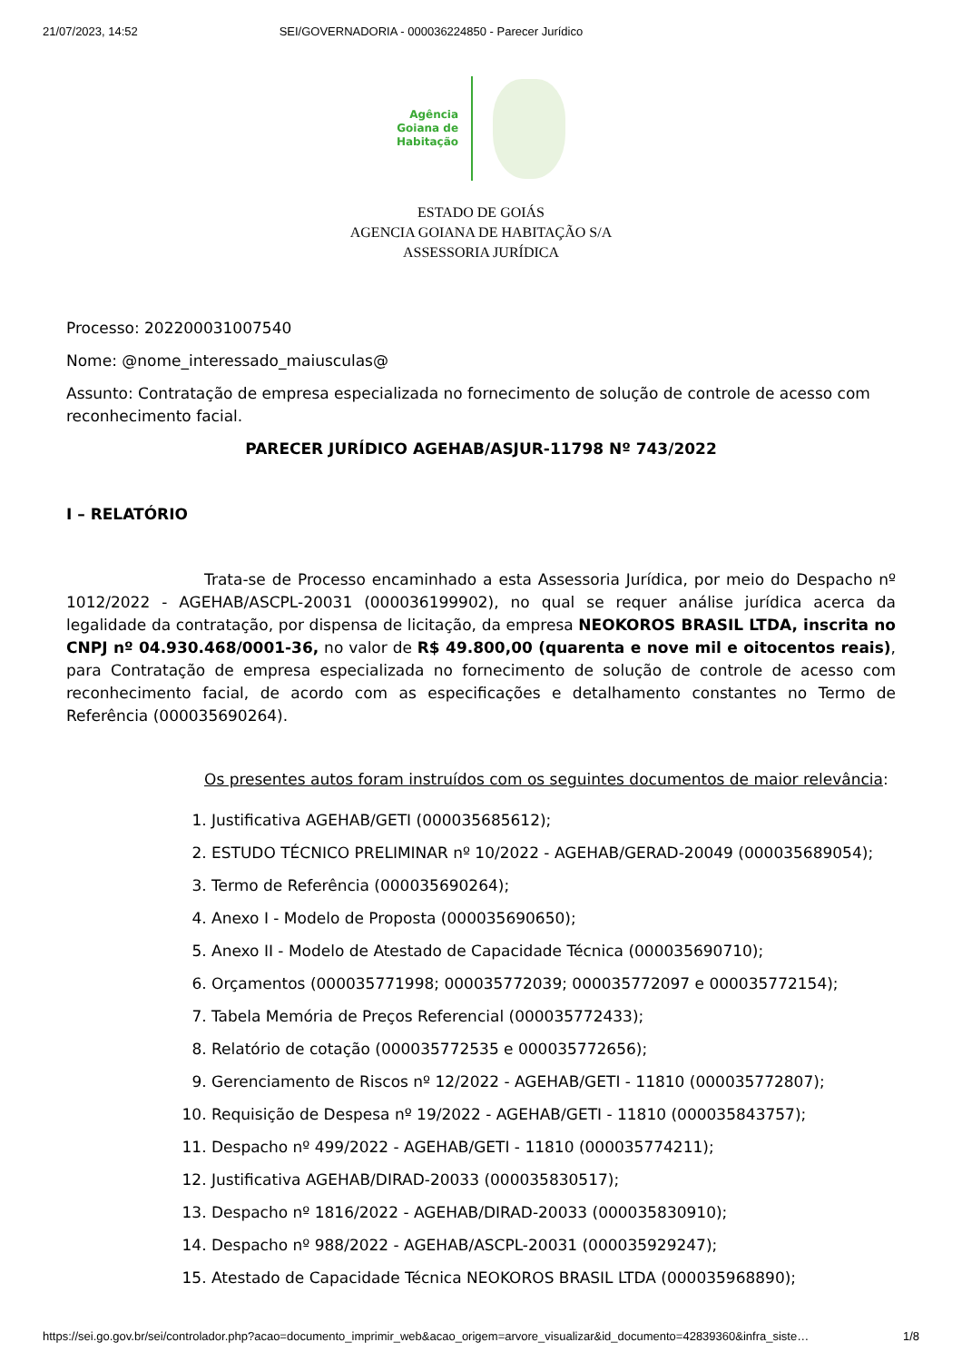21/07/2023, 14:52 SEI/GOVERNADORIA - 000036224850 - Parecer Jurídico
Agência
Goiana de
Habitação
ESTADO DE GOIÁS
AGENCIA GOIANA DE HABITAÇÃO S/A
ASSESSORIA JURÍDICA
Processo: 202200031007540
Nome: @nome_interessado_maiusculas@
Assunto: Contratação de empresa especializada no fornecimento de solução de controle de acesso com reconhecimento facial.
PARECER JURÍDICO AGEHAB/ASJUR-11798 Nº 743/2022
I – RELATÓRIO
Trata-se de Processo encaminhado a esta Assessoria Jurídica, por meio do Despacho nº 1012/2022 - AGEHAB/ASCPL-20031 (000036199902), no qual se requer análise jurídica acerca da legalidade da contratação, por dispensa de licitação, da empresa NEOKOROS BRASIL LTDA, inscrita no CNPJ nº 04.930.468/0001-36, no valor de R$ 49.800,00 (quarenta e nove mil e oitocentos reais), para Contratação de empresa especializada no fornecimento de solução de controle de acesso com reconhecimento facial, de acordo com as especificações e detalhamento constantes no Termo de Referência (000035690264).
Os presentes autos foram instruídos com os seguintes documentos de maior relevância:
1. Justificativa AGEHAB/GETI (000035685612);
2. ESTUDO TÉCNICO PRELIMINAR nº 10/2022 - AGEHAB/GERAD-20049 (000035689054);
3. Termo de Referência (000035690264);
4. Anexo I - Modelo de Proposta (000035690650);
5. Anexo II - Modelo de Atestado de Capacidade Técnica (000035690710);
6. Orçamentos (000035771998; 000035772039; 000035772097 e 000035772154);
7. Tabela Memória de Preços Referencial (000035772433);
8. Relatório de cotação (000035772535 e 000035772656);
9. Gerenciamento de Riscos nº 12/2022 - AGEHAB/GETI - 11810 (000035772807);
10. Requisição de Despesa nº 19/2022 - AGEHAB/GETI - 11810 (000035843757);
11. Despacho nº 499/2022 - AGEHAB/GETI - 11810 (000035774211);
12. Justificativa AGEHAB/DIRAD-20033 (000035830517);
13. Despacho nº 1816/2022 - AGEHAB/DIRAD-20033 (000035830910);
14. Despacho nº 988/2022 - AGEHAB/ASCPL-20031 (000035929247);
15. Atestado de Capacidade Técnica NEOKOROS BRASIL LTDA (000035968890);
https://sei.go.gov.br/sei/controlador.php?acao=documento_imprimir_web&acao_origem=arvore_visualizar&id_documento=42839360&infra_siste… 1/8